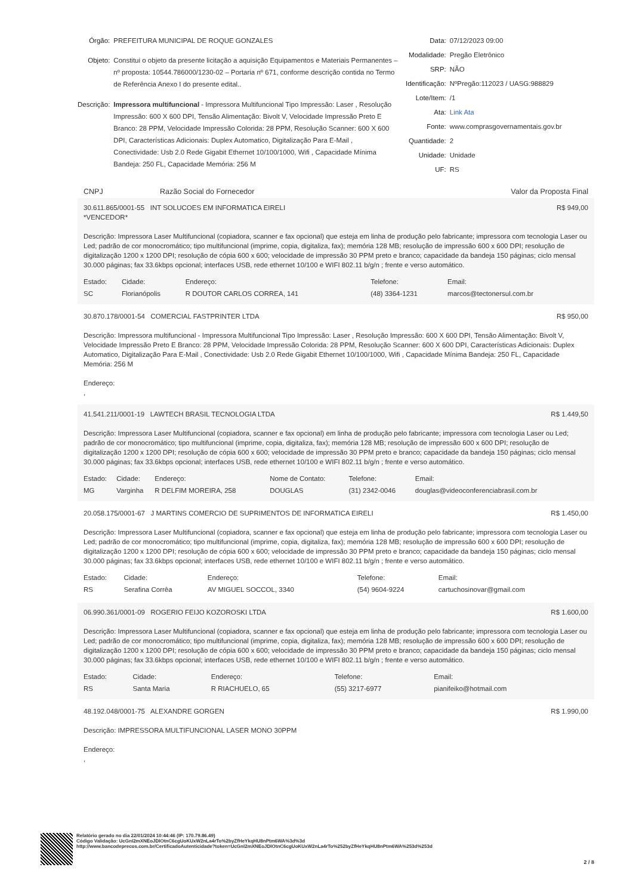Órgão:
PREFEITURA MUNICIPAL DE ROQUE GONZALES
Objeto:
Constitui o objeto da presente licitação a aquisição Equipamentos e Materiais Permanentes – nº proposta: 10544.786000/1230-02 – Portaria nº 671, conforme descrição contida no Termo de Referência Anexo I do presente edital..
Descrição:
Impressora multifuncional - Impressora Multifuncional Tipo Impressão: Laser , Resolução Impressão: 600 X 600 DPI, Tensão Alimentação: Bivolt V, Velocidade Impressão Preto E Branco: 28 PPM, Velocidade Impressão Colorida: 28 PPM, Resolução Scanner: 600 X 600 DPI, Características Adicionais: Duplex Automatico, Digitalização Para E-Mail , Conectividade: Usb 2.0 Rede Gigabit Ethernet 10/100/1000, Wifi , Capacidade Mínima Bandeja: 250 FL, Capacidade Memória: 256 M
Data:
07/12/2023 09:00
Modalidade:
Pregão Eletrônico
SRP:
NÃO
Identificação:
NºPregão:112023 / UASG:988829
Lote/Item:
/1
Ata:
Link Ata
Fonte:
www.comprasgovernamentais.gov.br
Quantidade:
2
Unidade:
Unidade
UF:
RS
CNPJ Razão Social do Fornecedor Valor da Proposta Final
30.611.865/0001-55 INT SOLUCOES EM INFORMATICA EIRELI R$ 949,00
*VENCEDOR*
Descrição: Impressora Laser Multifuncional (copiadora, scanner e fax opcional) que esteja em linha de produção pelo fabricante; impressora com tecnologia Laser ou Led; padrão de cor monocromático; tipo multifuncional (imprime, copia, digitaliza, fax); memória 128 MB; resolução de impressão 600 x 600 DPI; resolução de digitalização 1200 x 1200 DPI; resolução de cópia 600 x 600; velocidade de impressão 30 PPM preto e branco; capacidade da bandeja 150 páginas; ciclo mensal 30.000 páginas; fax 33.6kbps opcional; interfaces USB, rede ethernet 10/100 e WIFI 802.11 b/g/n ; frente e verso automático.
| Estado: | Cidade: | Endereço: | Telefone: | Email: |
| --- | --- | --- | --- | --- |
| SC | Florianópolis | R DOUTOR CARLOS CORREA, 141 | (48) 3364-1231 | marcos@tectonersul.com.br |
30.870.178/0001-54 COMERCIAL FASTPRINTER LTDA R$ 950,00
Descrição: Impressora multifuncional - Impressora Multifuncional Tipo Impressão: Laser , Resolução Impressão: 600 X 600 DPI, Tensão Alimentação: Bivolt V, Velocidade Impressão Preto E Branco: 28 PPM, Velocidade Impressão Colorida: 28 PPM, Resolução Scanner: 600 X 600 DPI, Características Adicionais: Duplex Automatico, Digitalização Para E-Mail , Conectividade: Usb 2.0 Rede Gigabit Ethernet 10/100/1000, Wifi , Capacidade Mínima Bandeja: 250 FL, Capacidade Memória: 256 M
Endereço:
,
41.541.211/0001-19 LAWTECH BRASIL TECNOLOGIA LTDA R$ 1.449,50
Descrição: Impressora Laser Multifuncional (copiadora, scanner e fax opcional) em linha de produção pelo fabricante; impressora com tecnologia Laser ou Led; padrão de cor monocromático; tipo multifuncional (imprime, copia, digitaliza, fax); memória 128 MB; resolução de impressão 600 x 600 DPI; resolução de digitalização 1200 x 1200 DPI; resolução de cópia 600 x 600; velocidade de impressão 30 PPM preto e branco; capacidade da bandeja 150 páginas; ciclo mensal 30.000 páginas; fax 33.6kbps opcional; interfaces USB, rede ethernet 10/100 e WIFI 802.11 b/g/n ; frente e verso automático.
| Estado: | Cidade: | Endereço: | Nome de Contato: | Telefone: | Email: |
| --- | --- | --- | --- | --- | --- |
| MG | Varginha | R DELFIM MOREIRA, 258 | DOUGLAS | (31) 2342-0046 | douglas@videoconferenciabrasil.com.br |
20.058.175/0001-67 J MARTINS COMERCIO DE SUPRIMENTOS DE INFORMATICA EIRELI R$ 1.450,00
Descrição: Impressora Laser Multifuncional (copiadora, scanner e fax opcional) que esteja em linha de produção pelo fabricante; impressora com tecnologia Laser ou Led; padrão de cor monocromático; tipo multifuncional (imprime, copia, digitaliza, fax); memória 128 MB; resolução de impressão 600 x 600 DPI; resolução de digitalização 1200 x 1200 DPI; resolução de cópia 600 x 600; velocidade de impressão 30 PPM preto e branco; capacidade da bandeja 150 páginas; ciclo mensal 30.000 páginas; fax 33.6kbps opcional; interfaces USB, rede ethernet 10/100 e WIFI 802.11 b/g/n ; frente e verso automático.
| Estado: | Cidade: | Endereço: | Telefone: | Email: |
| --- | --- | --- | --- | --- |
| RS | Serafina Corrêa | AV MIGUEL SOCCOL, 3340 | (54) 9604-9224 | cartuchosinovar@gmail.com |
06.990.361/0001-09 ROGERIO FEIJO KOZOROSKI LTDA R$ 1.600,00
Descrição: Impressora Laser Multifuncional (copiadora, scanner e fax opcional) que esteja em linha de produção pelo fabricante; impressora com tecnologia Laser ou Led; padrão de cor monocromático; tipo multifuncional (imprime, copia, digitaliza, fax); memória 128 MB; resolução de impressão 600 x 600 DPI; resolução de digitalização 1200 x 1200 DPI; resolução de cópia 600 x 600; velocidade de impressão 30 PPM preto e branco; capacidade da bandeja 150 páginas; ciclo mensal 30.000 páginas; fax 33.6kbps opcional; interfaces USB, rede ethernet 10/100 e WIFI 802.11 b/g/n ; frente e verso automático.
| Estado: | Cidade: | Endereço: | Telefone: | Email: |
| --- | --- | --- | --- | --- |
| RS | Santa Maria | R RIACHUELO, 65 | (55) 3217-6977 | pianifeiko@hotmail.com |
48.192.048/0001-75 ALEXANDRE GORGEN R$ 1.990,00
Descrição: IMPRESSORA MULTIFUNCIONAL LASER MONO 30PPM
Endereço:
,
Relatório gerado no dia 22/01/2024 10:44:46 (IP: 170.79.86.49)
Código Validação: UcGnI2mXNEoJDIOtnC6cgUoKUxW2nLa4rTo%2byZfHeYkqHU8nPtm6WA%3d%3d
http://www.bancodeprecos.com.br/CertificadoAutenticidade?token=UcGnI2mXNEoJDIOtnC6cgUoKUxW2nLa4rTo%252byZfHeYkqHU8nPtm6WA%253d%253d
2 / 8